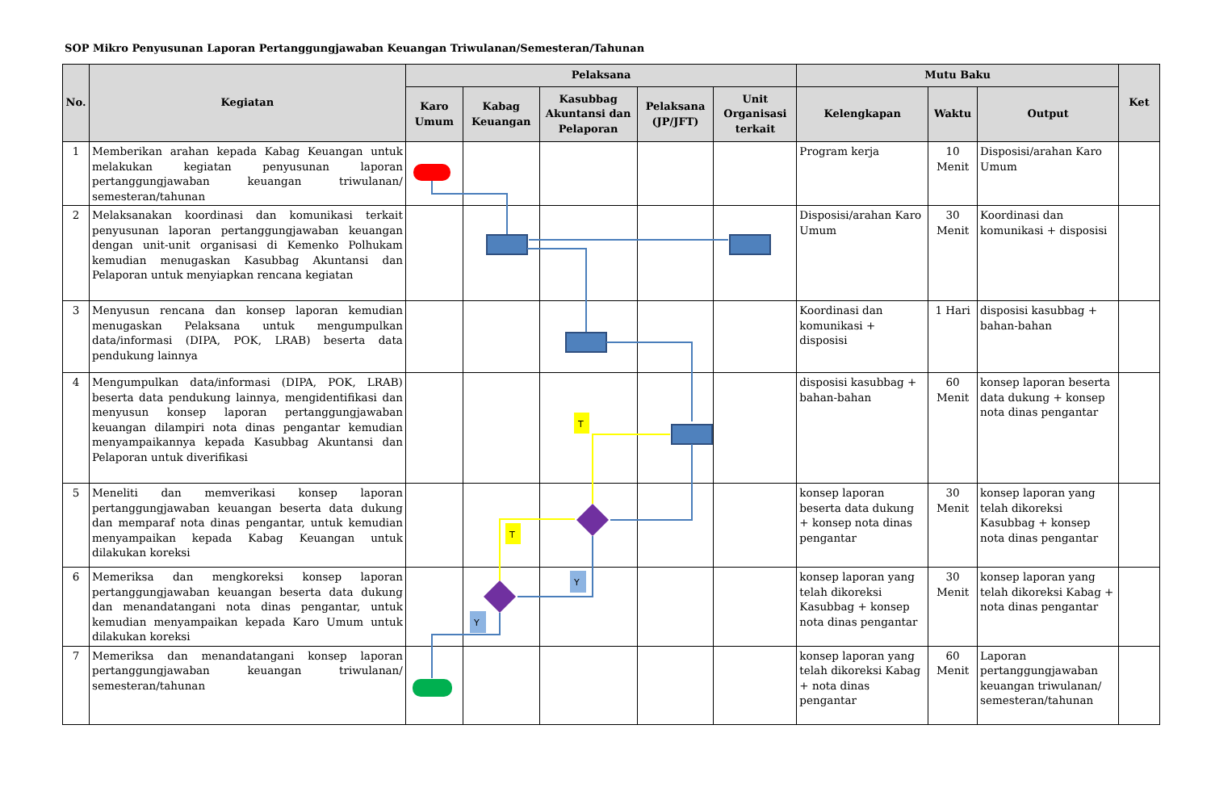SOP Mikro Penyusunan Laporan Pertanggungjawaban Keuangan Triwulanan/Semesteran/Tahunan
| No. | Kegiatan | Pelaksana | | | | | Mutu Baku | | | Ket |
| --- | --- | --- | --- | --- | --- | --- | --- | --- | --- | --- |
| | | Karo Umum | Kabag Keuangan | Kasubbag Akuntansi dan Pelaporan | Pelaksana (JP/JFT) | Unit Organisasi terkait | Kelengkapan | Waktu | Output | |
| 1 | Memberikan arahan kepada Kabag Keuangan untuk melakukan kegiatan penyusunan laporan pertanggungjawaban keuangan triwulanan/ semesteran/tahunan | | | | | | Program kerja | 10 Menit | Disposisi/arahan Karo Umum | |
| 2 | Melaksanakan koordinasi dan komunikasi terkait penyusunan laporan pertanggungjawaban keuangan dengan unit-unit organisasi di Kemenko Polhukam kemudian menugaskan Kasubbag Akuntansi dan Pelaporan untuk menyiapkan rencana kegiatan | | | | | | Disposisi/arahan Karo Umum | 30 Menit | Koordinasi dan komunikasi + disposisi | |
| 3 | Menyusun rencana dan konsep laporan kemudian menugaskan Pelaksana untuk mengumpulkan data/informasi (DIPA, POK, LRAB) beserta data pendukung lainnya | | | | | | Koordinasi dan komunikasi + disposisi | 1 Hari | disposisi kasubbag + bahan-bahan | |
| 4 | Mengumpulkan data/informasi (DIPA, POK, LRAB) beserta data pendukung lainnya, mengidentifikasi dan menyusun konsep laporan pertanggungjawaban keuangan dilampiri nota dinas pengantar kemudian menyampaikannya kepada Kasubbag Akuntansi dan Pelaporan untuk diverifikasi | | | | | | disposisi kasubbag + bahan-bahan | 60 Menit | konsep laporan beserta data dukung + konsep nota dinas pengantar | |
| 5 | Meneliti dan memverikasi konsep laporan pertanggungjawaban keuangan beserta data dukung dan memparaf nota dinas pengantar, untuk kemudian menyampaikan kepada Kabag Keuangan untuk dilakukan koreksi | | | | | | konsep laporan beserta data dukung + konsep nota dinas pengantar | 30 Menit | konsep laporan yang telah dikoreksi Kasubbag + konsep nota dinas pengantar | |
| 6 | Memeriksa dan mengkoreksi konsep laporan pertanggungjawaban keuangan beserta data dukung dan menandatangani nota dinas pengantar, untuk kemudian menyampaikan kepada Karo Umum untuk dilakukan koreksi | | | | | | konsep laporan yang telah dikoreksi Kasubbag + konsep nota dinas pengantar | 30 Menit | konsep laporan yang telah dikoreksi Kabag + nota dinas pengantar | |
| 7 | Memeriksa dan menandatangani konsep laporan pertanggungjawaban keuangan triwulanan/ semesteran/tahunan | | | | | | konsep laporan yang telah dikoreksi Kabag + nota dinas pengantar | 60 Menit | Laporan pertanggungjawaban keuangan triwulanan/ semesteran/tahunan | |
T
T
Y
Y